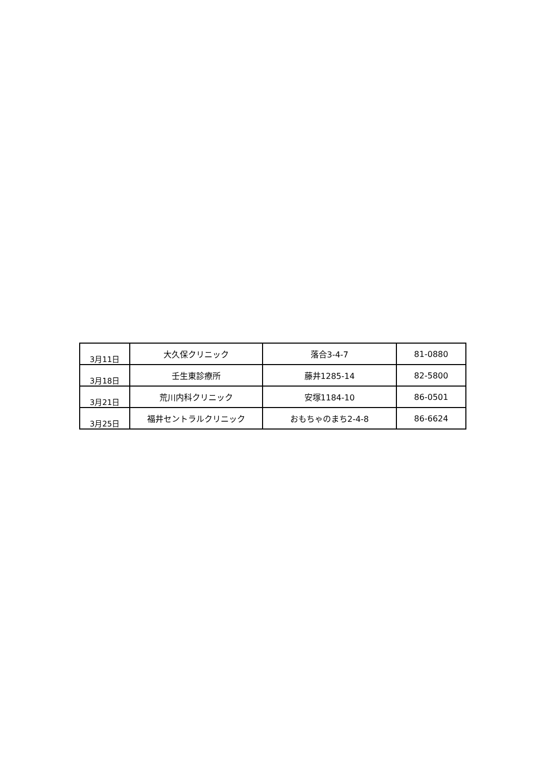| 3月11日 | 大久保クリニック | 落合3-4-7 | 81-0880 |
| 3月18日 | 壬生東診療所 | 藤井1285-14 | 82-5800 |
| 3月21日 | 荒川内科クリニック | 安塚1184-10 | 86-0501 |
| 3月25日 | 福井セントラルクリニック | おもちゃのまち2-4-8 | 86-6624 |